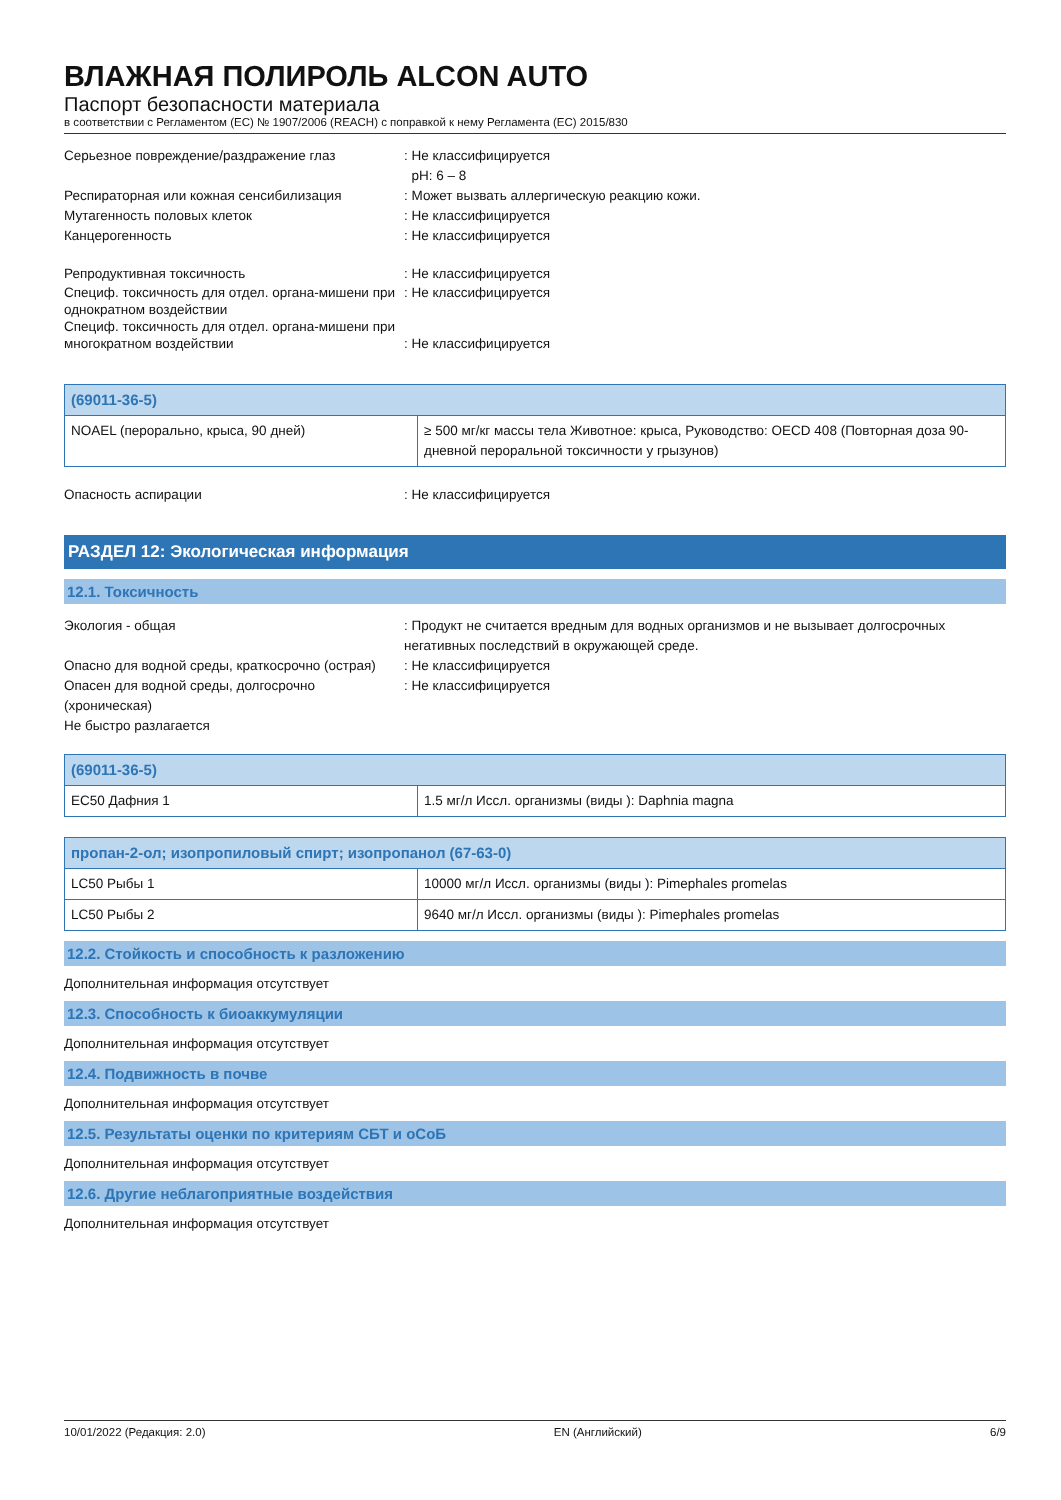ВЛАЖНАЯ ПОЛИРОЛЬ ALCON AUTO
Паспорт безопасности материала
в соответствии с Регламентом (ЕС) № 1907/2006 (REACH) с поправкой к нему Регламента (ЕС) 2015/830
Серьезное повреждение/раздражение глаз : Не классифицируется
pH: 6 – 8
Респираторная или кожная сенсибилизация : Может вызвать аллергическую реакцию кожи.
Мутагенность половых клеток : Не классифицируется
Канцерогенность : Не классифицируется
Репродуктивная токсичность : Не классифицируется
Специф. токсичность для отдел. органа-мишени при однократном воздействии
: Не классифицируется
Специф. токсичность для отдел. органа-мишени при многократном воздействии
: Не классифицируется
| (69011-36-5) | |
| --- | --- |
| NOAEL (перорально, крыса, 90 дней) | ≥ 500 мг/кг массы тела Животное: крыса, Руководство: OECD 408 (Повторная доза 90-дневной пероральной токсичности у грызунов) |
Опасность аспирации : Не классифицируется
РАЗДЕЛ 12: Экологическая информация
12.1. Токсичность
Экология - общая : Продукт не считается вредным для водных организмов и не вызывает долгосрочных негативных последствий в окружающей среде.
Опасно для водной среды, краткосрочно (острая)
: Не классифицируется
Опасен для водной среды, долгосрочно (хроническая)
: Не классифицируется
Не быстро разлагается
| (69011-36-5) | |
| --- | --- |
| EC50 Дафния 1 | 1.5 мг/л Иссл. организмы (виды ): Daphnia magna |
| пропан-2-ол; изопропиловый спирт; изопропанол (67-63-0) | |
| --- | --- |
| LC50 Рыбы 1 | 10000 мг/л Иссл. организмы (виды ): Pimephales promelas |
| LC50 Рыбы 2 | 9640 мг/л Иссл. организмы (виды ): Pimephales promelas |
12.2. Стойкость и способность к разложению
Дополнительная информация отсутствует
12.3. Способность к биоаккумуляции
Дополнительная информация отсутствует
12.4. Подвижность в почве
Дополнительная информация отсутствует
12.5. Результаты оценки по критериям СБТ и оСоБ
Дополнительная информация отсутствует
12.6. Другие неблагоприятные воздействия
Дополнительная информация отсутствует
10/01/2022 (Редакция: 2.0) EN (Английский) 6/9